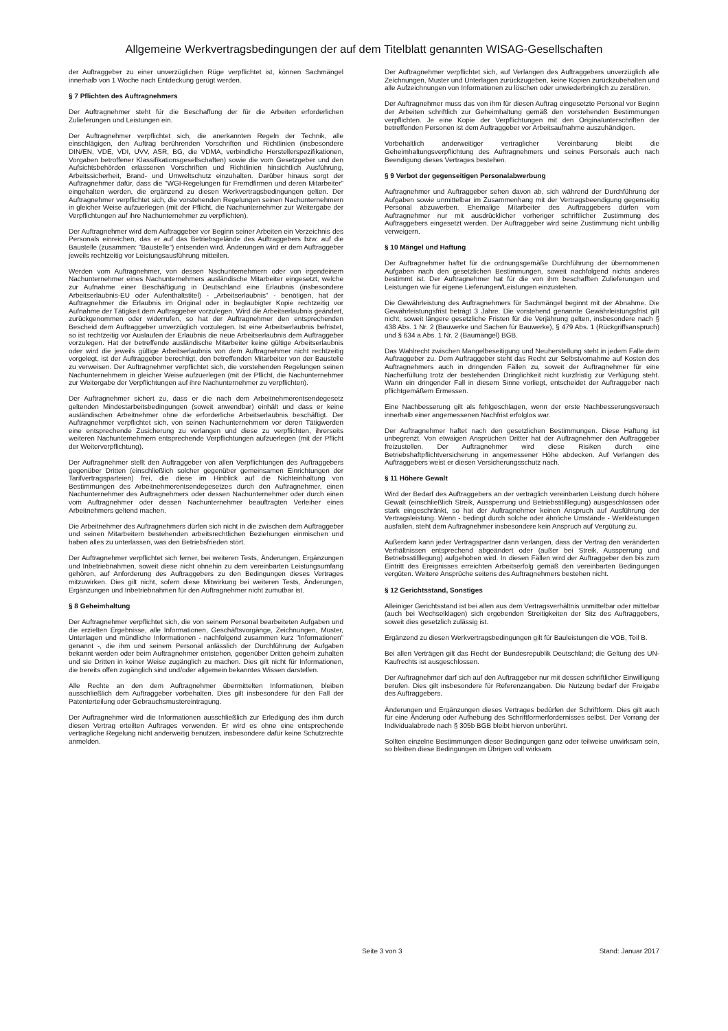Allgemeine Werkvertragsbedingungen der auf dem Titelblatt genannten WISAG-Gesellschaften
der Auftraggeber zu einer unverzüglichen Rüge verpflichtet ist, können Sachmängel innerhalb von 1 Woche nach Entdeckung gerügt werden.
§ 7 Pflichten des Auftragnehmers
Der Auftragnehmer steht für die Beschaffung der für die Arbeiten erforderlichen Zulieferungen und Leistungen ein.
Der Auftragnehmer verpflichtet sich, die anerkannten Regeln der Technik, alle einschlägigen, den Auftrag berührenden Vorschriften und Richtlinien (insbesondere DIN/EN, VDE, VDI, UVV, ASR, BG, die VDMA, verbindliche Herstellerspezifikationen, Vorgaben betroffener Klassifikationsgesellschaften) sowie die vom Gesetzgeber und den Aufsichtsbehörden erlassenen Vorschriften und Richtlinien hinsichtlich Ausführung, Arbeitssicherheit, Brand- und Umweltschutz einzuhalten. Darüber hinaus sorgt der Auftragnehmer dafür, dass die "WGI-Regelungen für Fremdfirmen und deren Mitarbeiter" eingehalten werden, die ergänzend zu diesen Werkvertragsbedingungen gelten. Der Auftragnehmer verpflichtet sich, die vorstehenden Regelungen seinen Nachunternehmern in gleicher Weise aufzuerlegen (mit der Pflicht, die Nachunternehmer zur Weitergabe der Verpflichtungen auf ihre Nachunternehmer zu verpflichten).
Der Auftragnehmer wird dem Auftraggeber vor Beginn seiner Arbeiten ein Verzeichnis des Personals einreichen, das er auf das Betriebsgelände des Auftraggebers bzw. auf die Baustelle (zusammen: "Baustelle“) entsenden wird. Änderungen wird er dem Auftraggeber jeweils rechtzeitig vor Leistungsausführung mitteilen.
Werden vom Auftragnehmer, von dessen Nachunternehmern oder von irgendeinem Nachunternehmer eines Nachunternehmers ausländische Mitarbeiter eingesetzt, welche zur Aufnahme einer Beschäftigung in Deutschland eine Erlaubnis (insbesondere Arbeitserlaubnis-EU oder Aufenthaltstitel) - „Arbeitserlaubnis“ - benötigen, hat der Auftragnehmer die Erlaubnis im Original oder in beglaubigter Kopie rechtzeitig vor Aufnahme der Tätigkeit dem Auftraggeber vorzulegen. Wird die Arbeitserlaubnis geändert, zurückgenommen oder widerrufen, so hat der Auftragnehmer den entsprechenden Bescheid dem Auftraggeber unverzüglich vorzulegen. Ist eine Arbeitserlaubnis befristet, so ist rechtzeitig vor Auslaufen der Erlaubnis die neue Arbeitserlaubnis dem Auftraggeber vorzulegen. Hat der betreffende ausländische Mitarbeiter keine gültige Arbeitserlaubnis oder wird die jeweils gültige Arbeitserlaubnis von dem Auftragnehmer nicht rechtzeitig vorgelegt, ist der Auftraggeber berechtigt, den betreffenden Mitarbeiter von der Baustelle zu verweisen. Der Auftragnehmer verpflichtet sich, die vorstehenden Regelungen seinen Nachunternehmern in gleicher Weise aufzuerlegen (mit der Pflicht, die Nachunternehmer zur Weitergabe der Verpflichtungen auf ihre Nachunternehmer zu verpflichten).
Der Auftragnehmer sichert zu, dass er die nach dem Arbeitnehmerentsendegesetz geltenden Mindestarbeitsbedingungen (soweit anwendbar) einhält und dass er keine ausländischen Arbeitnehmer ohne die erforderliche Arbeitserlaubnis beschäftigt. Der Auftragnehmer verpflichtet sich, von seinen Nachunternehmern vor deren Tätigwerden eine entsprechende Zusicherung zu verlangen und diese zu verpflichten, ihrerseits weiteren Nachunternehmern entsprechende Verpflichtungen aufzuerlegen (mit der Pflicht der Weiterverpflichtung).
Der Auftragnehmer stellt den Auftraggeber von allen Verpflichtungen des Auftraggebers gegenüber Dritten (einschließlich solcher gegenüber gemeinsamen Einrichtungen der Tarifvertragsparteien) frei, die diese im Hinblick auf die Nichteinhaltung von Bestimmungen des Arbeitnehmerentsendegesetzes durch den Auftragnehmer, einen Nachunternehmer des Auftragnehmers oder dessen Nachunternehmer oder durch einen vom Auftragnehmer oder dessen Nachunternehmer beauftragten Verleiher eines Arbeitnehmers geltend machen.
Die Arbeitnehmer des Auftragnehmers dürfen sich nicht in die zwischen dem Auftraggeber und seinen Mitarbeitern bestehenden arbeitsrechtlichen Beziehungen einmischen und haben alles zu unterlassen, was den Betriebsfrieden stört.
Der Auftragnehmer verpflichtet sich ferner, bei weiteren Tests, Änderungen, Ergänzungen und Inbetriebnahmen, soweit diese nicht ohnehin zu dem vereinbarten Leistungsumfang gehören, auf Anforderung des Auftraggebers zu den Bedingungen dieses Vertrages mitzuwirken. Dies gilt nicht, sofern diese Mitwirkung bei weiteren Tests, Änderungen, Ergänzungen und Inbetriebnahmen für den Auftragnehmer nicht zumutbar ist.
§ 8 Geheimhaltung
Der Auftragnehmer verpflichtet sich, die von seinem Personal bearbeiteten Aufgaben und die erzielten Ergebnisse, alle Informationen, Geschäftsvorgänge, Zeichnungen, Muster, Unterlagen und mündliche Informationen - nachfolgend zusammen kurz "Informationen" genannt -, die ihm und seinem Personal anlässlich der Durchführung der Aufgaben bekannt werden oder beim Auftragnehmer entstehen, gegenüber Dritten geheim zuhalten und sie Dritten in keiner Weise zugänglich zu machen. Dies gilt nicht für Informationen, die bereits offen zugänglich sind und/oder allgemein bekanntes Wissen darstellen.
Alle Rechte an den dem Auftragnehmer übermittelten Informationen, bleiben ausschließlich dem Auftraggeber vorbehalten. Dies gilt insbesondere für den Fall der Patenterteilung oder Gebrauchsmustereintragung.
Der Auftragnehmer wird die Informationen ausschließlich zur Erledigung des ihm durch diesen Vertrag erteilten Auftrages verwenden. Er wird es ohne eine entsprechende vertragliche Regelung nicht anderweitig benutzen, insbesondere dafür keine Schutzrechte anmelden.
Der Auftragnehmer verpflichtet sich, auf Verlangen des Auftraggebers unverzüglich alle Zeichnungen, Muster und Unterlagen zurückzugeben, keine Kopien zurückzubehalten und alle Aufzeichnungen von Informationen zu löschen oder unwiederbringlich zu zerstören.
Der Auftragnehmer muss das von ihm für diesen Auftrag eingesetzte Personal vor Beginn der Arbeiten schriftlich zur Geheimhaltung gemäß den vorstehenden Bestimmungen verpflichten. Je eine Kopie der Verpflichtungen mit den Originalunterschriften der betreffenden Personen ist dem Auftraggeber vor Arbeitsaufnahme auszuhändigen.
Vorbehaltlich anderweitiger vertraglicher Vereinbarung bleibt die Geheimhaltungsverpflichtung des Auftragnehmers und seines Personals auch nach Beendigung dieses Vertrages bestehen.
§ 9 Verbot der gegenseitigen Personalabwerbung
Auftragnehmer und Auftraggeber sehen davon ab, sich während der Durchführung der Aufgaben sowie unmittelbar im Zusammenhang mit der Vertragsbeendigung gegenseitig Personal abzuwerben. Ehemalige Mitarbeiter des Auftraggebers dürfen vom Auftragnehmer nur mit ausdrücklicher vorheriger schriftlicher Zustimmung des Auftraggebers eingesetzt werden. Der Auftraggeber wird seine Zustimmung nicht unbillig verweigern.
§ 10 Mängel und Haftung
Der Auftragnehmer haftet für die ordnungsgemäße Durchführung der übernommenen Aufgaben nach den gesetzlichen Bestimmungen, soweit nachfolgend nichts anderes bestimmt ist. Der Auftragnehmer hat für die von ihm beschafften Zulieferungen und Leistungen wie für eigene Lieferungen/Leistungen einzustehen.
Die Gewährleistung des Auftragnehmers für Sachmängel beginnt mit der Abnahme. Die Gewährleistungsfrist beträgt 3 Jahre. Die vorstehend genannte Gewährleistungsfrist gilt nicht, soweit längere gesetzliche Fristen für die Verjährung gelten, insbesondere nach § 438 Abs. 1 Nr. 2 (Bauwerke und Sachen für Bauwerke), § 479 Abs. 1 (Rückgriffsanspruch) und § 634 a Abs. 1 Nr. 2 (Baumängel) BGB.
Das Wahlrecht zwischen Mangelbeseitigung und Neuherstellung steht in jedem Falle dem Auftraggeber zu. Dem Auftraggeber steht das Recht zur Selbstvornahme auf Kosten des Auftragnehmers auch in dringenden Fällen zu, soweit der Auftragnehmer für eine Nacherfüllung trotz der bestehenden Dringlichkeit nicht kurzfristig zur Verfügung steht. Wann ein dringender Fall in diesem Sinne vorliegt, entscheidet der Auftraggeber nach pflichtgemäßem Ermessen.
Eine Nachbesserung gilt als fehlgeschlagen, wenn der erste Nachbesserungsversuch innerhalb einer angemessenen Nachfrist erfolglos war.
Der Auftragnehmer haftet nach den gesetzlichen Bestimmungen. Diese Haftung ist unbegrenzt. Von etwaigen Ansprüchen Dritter hat der Auftragnehmer den Auftraggeber freizustellen. Der Auftragnehmer wird diese Risiken durch eine Betriebshaftpflichtversicherung in angemessener Höhe abdecken. Auf Verlangen des Auftraggebers weist er diesen Versicherungsschutz nach.
§ 11 Höhere Gewalt
Wird der Bedarf des Auftraggebers an der vertraglich vereinbarten Leistung durch höhere Gewalt (einschließlich Streik, Aussperrung und Betriebsstilllegung) ausgeschlossen oder stark eingeschränkt, so hat der Auftragnehmer keinen Anspruch auf Ausführung der Vertragsleistung. Wenn - bedingt durch solche oder ähnliche Umstände - Werkleistungen ausfallen, steht dem Auftragnehmer insbesondere kein Anspruch auf Vergütung zu.
Außerdem kann jeder Vertragspartner dann verlangen, dass der Vertrag den veränderten Verhältnissen entsprechend abgeändert oder (außer bei Streik, Aussperrung und Betriebsstilllegung) aufgehoben wird. In diesen Fällen wird der Auftraggeber den bis zum Eintritt des Ereignisses erreichten Arbeitserfolg gemäß den vereinbarten Bedingungen vergüten. Weitere Ansprüche seitens des Auftragnehmers bestehen nicht.
§ 12 Gerichtsstand, Sonstiges
Alleiniger Gerichtsstand ist bei allen aus dem Vertragsverhältnis unmittelbar oder mittelbar (auch bei Wechselklagen) sich ergebenden Streitigkeiten der Sitz des Auftraggebers, soweit dies gesetzlich zulässig ist.
Ergänzend zu diesen Werkvertragsbedingungen gilt für Bauleistungen die VOB, Teil B.
Bei allen Verträgen gilt das Recht der Bundesrepublik Deutschland; die Geltung des UN-Kaufrechts ist ausgeschlossen.
Der Auftragnehmer darf sich auf den Auftraggeber nur mit dessen schriftlicher Einwilligung berufen. Dies gilt insbesondere für Referenzangaben. Die Nutzung bedarf der Freigabe des Auftraggebers.
Änderungen und Ergänzungen dieses Vertrages bedürfen der Schriftform. Dies gilt auch für eine Änderung oder Aufhebung des Schriftformerfordernisses selbst. Der Vorrang der Individualabrede nach § 305b BGB bleibt hiervon unberührt.
Sollten einzelne Bestimmungen dieser Bedingungen ganz oder teilweise unwirksam sein, so bleiben diese Bedingungen im Übrigen voll wirksam.
Seite 3 von 3 Stand: Januar 2017